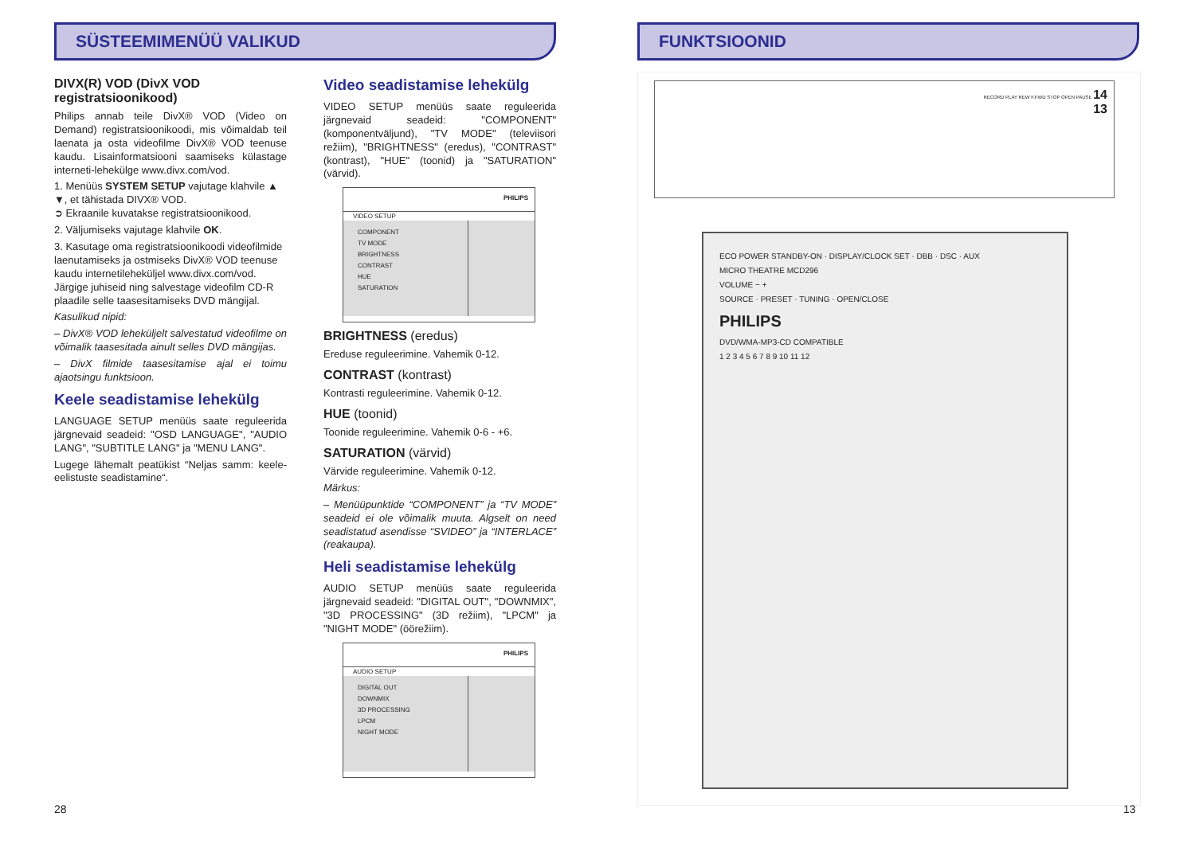SÜSTEEMIMENÜÜ VALIKUD
DIVX(R) VOD (DivX VOD registratsioonikood)
Philips annab teile DivX® VOD (Video on Demand) registratsioonikoodi, mis võimaldab teil laenata ja osta videofilme DivX® VOD teenuse kaudu. Lisainformatsiooni saamiseks külastage interneti-lehekülge www.divx.com/vod.
1. Menüüs SYSTEM SETUP vajutage klahvile ▲ ▼, et tähistada DIVX® VOD.
➲ Ekraanile kuvatakse registratsioonikood.
2. Väljumiseks vajutage klahvile OK.
3. Kasutage oma registratsioonikoodi videofilmide laenutamiseks ja ostmiseks DivX® VOD teenuse kaudu internetileheküljel www.divx.com/vod.
Järgige juhiseid ning salvestage videofilm CD-R plaadile selle taasesitamiseks DVD mängijal.
Kasulikud nipid:
– DivX® VOD leheküljelt salvestatud videofilme on võimalik taasesitada ainult selles DVD mängijas.
– DivX filmide taasesitamise ajal ei toimu ajaotsingu funktsioon.
Keele seadistamise lehekülg
LANGUAGE SETUP menüüs saate reguleerida järgnevaid seadeid: "OSD LANGUAGE", "AUDIO LANG", "SUBTITLE LANG" ja "MENU LANG".
Lugege lähemalt peatükist “Neljas samm: keele-eelistuste seadistamine“.
Video seadistamise lehekülg
VIDEO SETUP menüüs saate reguleerida järgnevaid seadeid: "COMPONENT" (komponentväljund), "TV MODE" (televiisori režiim), "BRIGHTNESS" (eredus), "CONTRAST" (kontrast), "HUE" (toonid) ja "SATURATION" (värvid).
PHILIPS
VIDEO SETUP
COMPONENT
TV MODE
BRIGHTNESS
CONTRAST
HUE
SATURATION
BRIGHTNESS (eredus)
Ereduse reguleerimine. Vahemik 0-12.
CONTRAST (kontrast)
Kontrasti reguleerimine. Vahemik 0-12.
HUE (toonid)
Toonide reguleerimine. Vahemik 0-6 - +6.
SATURATION (värvid)
Värvide reguleerimine. Vahemik 0-12.
Märkus:
– Menüüpunktide “COMPONENT” ja “TV MODE” seadeid ei ole võimalik muuta. Algselt on need seadistatud asendisse “SVIDEO” ja “INTERLACE” (reakaupa).
Heli seadistamise lehekülg
AUDIO SETUP menüüs saate reguleerida järgnevaid seadeid: "DIGITAL OUT", "DOWNMIX", "3D PROCESSING" (3D režiim), "LPCM" ja "NIGHT MODE" (öörežiim).
PHILIPS
AUDIO SETUP
DIGITAL OUT
DOWNMIX
3D PROCESSING
LPCM
NIGHT MODE
28
FUNKTSIOONID
RECORD PLAY REW F.FWD STOP OPEN PAUSE 14
13
ECO POWER STANDBY-ON · DISPLAY/CLOCK SET · DBB · DSC · AUX
MICRO THEATRE MCD296
VOLUME − +
SOURCE · PRESET · TUNING · OPEN/CLOSE
PHILIPS
DVD/WMA-MP3-CD COMPATIBLE
1 2 3 4 5 6 7 8 9 10 11 12
13